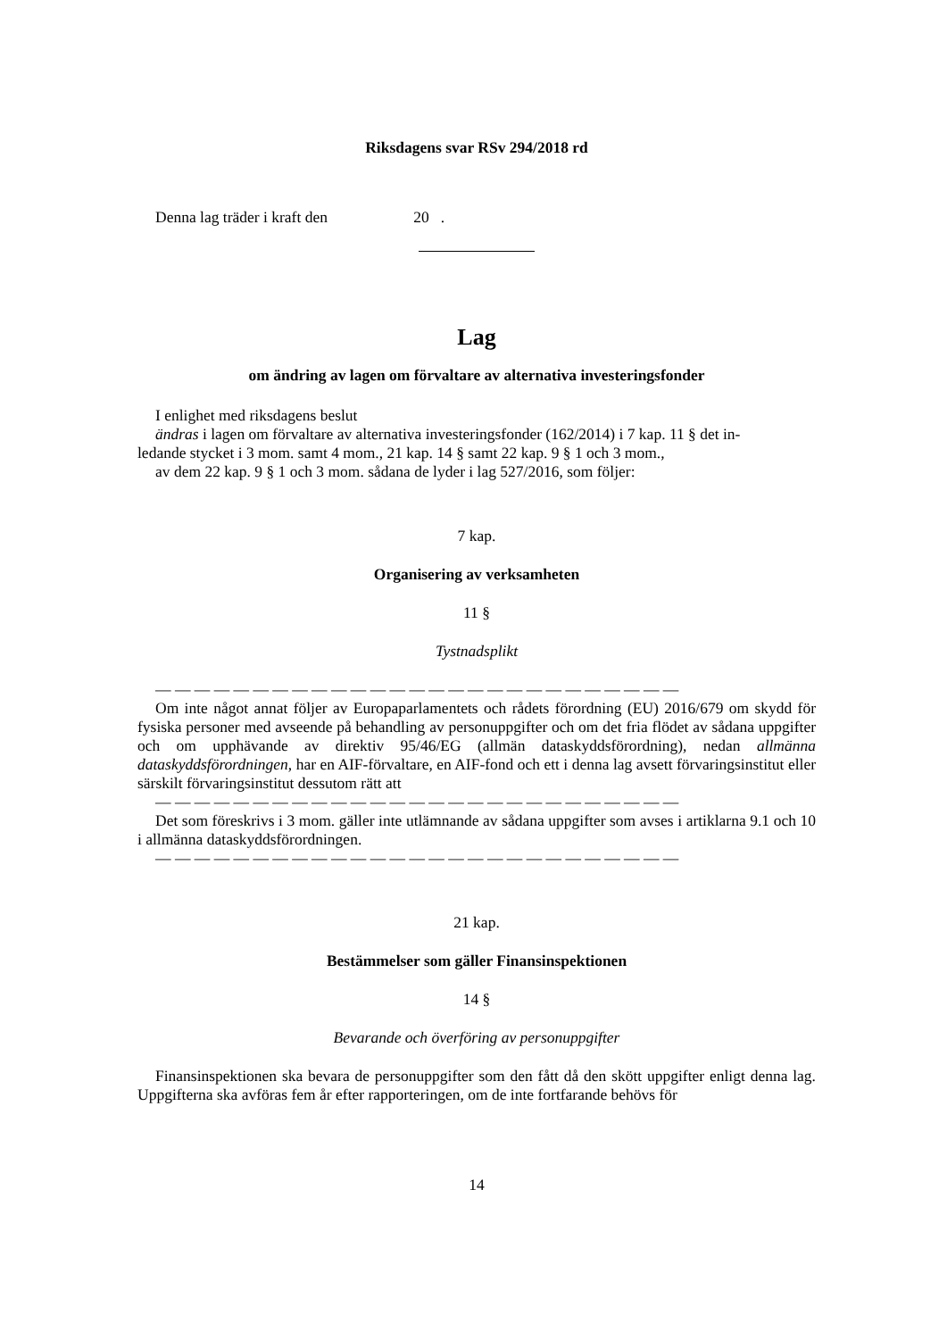Riksdagens svar RSv 294/2018 rd
Denna lag träder i kraft den 20 .
Lag
om ändring av lagen om förvaltare av alternativa investeringsfonder
I enlighet med riksdagens beslut
ändras i lagen om förvaltare av alternativa investeringsfonder (162/2014) i 7 kap. 11 § det in-
ledande stycket i 3 mom. samt 4 mom., 21 kap. 14 § samt 22 kap. 9 § 1 och 3 mom.,
av dem 22 kap. 9 § 1 och 3 mom. sådana de lyder i lag 527/2016, som följer:
7 kap.
Organisering av verksamheten
11 §
Tystnadsplikt
— — — — — — — — — — — — — — — — — — — — — — — — — — —
Om inte något annat följer av Europaparlamentets och rådets förordning (EU) 2016/679 om skydd för fysiska personer med avseende på behandling av personuppgifter och om det fria flödet av sådana uppgifter och om upphävande av direktiv 95/46/EG (allmän dataskyddsförordning), nedan allmänna dataskyddsförordningen, har en AIF-förvaltare, en AIF-fond och ett i denna lag avsett förvaringsinstitut eller särskilt förvaringsinstitut dessutom rätt att
— — — — — — — — — — — — — — — — — — — — — — — — — — —
Det som föreskrivs i 3 mom. gäller inte utlämnande av sådana uppgifter som avses i artiklarna 9.1 och 10 i allmänna dataskyddsförordningen.
— — — — — — — — — — — — — — — — — — — — — — — — — — —
21 kap.
Bestämmelser som gäller Finansinspektionen
14 §
Bevarande och överföring av personuppgifter
Finansinspektionen ska bevara de personuppgifter som den fått då den skött uppgifter enligt denna lag. Uppgifterna ska avföras fem år efter rapporteringen, om de inte fortfarande behövs för
14